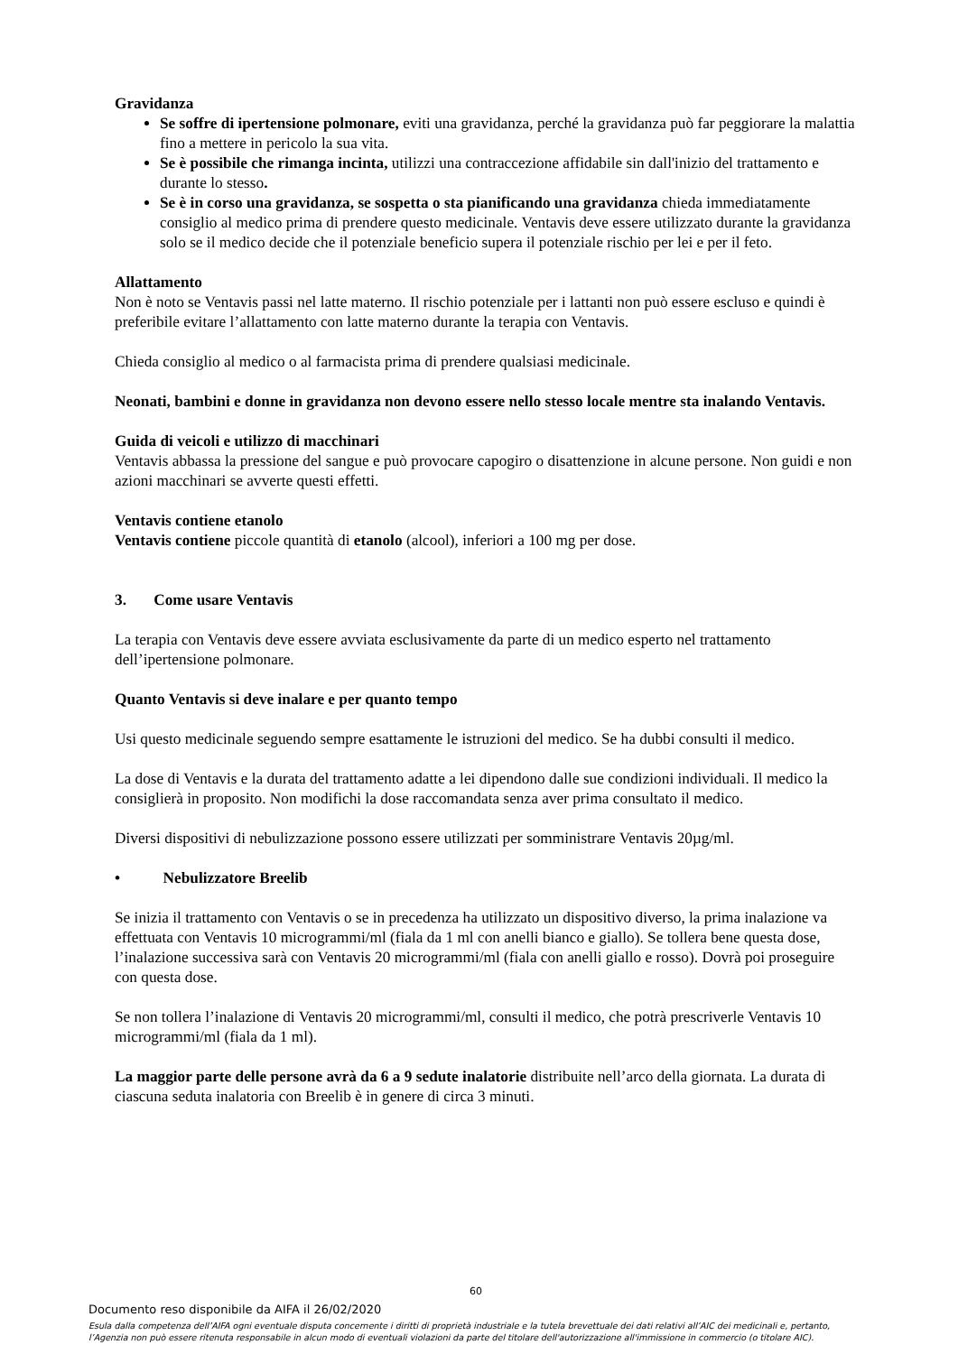Gravidanza
Se soffre di ipertensione polmonare, eviti una gravidanza, perché la gravidanza può far peggiorare la malattia fino a mettere in pericolo la sua vita.
Se è possibile che rimanga incinta, utilizzi una contraccezione affidabile sin dall'inizio del trattamento e durante lo stesso.
Se è in corso una gravidanza, se sospetta o sta pianificando una gravidanza chieda immediatamente consiglio al medico prima di prendere questo medicinale. Ventavis deve essere utilizzato durante la gravidanza solo se il medico decide che il potenziale beneficio supera il potenziale rischio per lei e per il feto.
Allattamento
Non è noto se Ventavis passi nel latte materno. Il rischio potenziale per i lattanti non può essere escluso e quindi è preferibile evitare l’allattamento con latte materno durante la terapia con Ventavis.
Chieda consiglio al medico o al farmacista prima di prendere qualsiasi medicinale.
Neonati, bambini e donne in gravidanza non devono essere nello stesso locale mentre sta inalando Ventavis.
Guida di veicoli e utilizzo di macchinari
Ventavis abbassa la pressione del sangue e può provocare capogiro o disattenzione in alcune persone. Non guidi e non azioni macchinari se avverte questi effetti.
Ventavis contiene etanolo
Ventavis contiene piccole quantità di etanolo (alcool), inferiori a 100 mg per dose.
3. Come usare Ventavis
La terapia con Ventavis deve essere avviata esclusivamente da parte di un medico esperto nel trattamento dell’ipertensione polmonare.
Quanto Ventavis si deve inalare e per quanto tempo
Usi questo medicinale seguendo sempre esattamente le istruzioni del medico. Se ha dubbi consulti il medico.
La dose di Ventavis e la durata del trattamento adatte a lei dipendono dalle sue condizioni individuali. Il medico la consiglierà in proposito. Non modifichi la dose raccomandata senza aver prima consultato il medico.
Diversi dispositivi di nebulizzazione possono essere utilizzati per somministrare Ventavis 20µg/ml.
• Nebulizzatore Breelib
Se inizia il trattamento con Ventavis o se in precedenza ha utilizzato un dispositivo diverso, la prima inalazione va effettuata con Ventavis 10 microgrammi/ml (fiala da 1 ml con anelli bianco e giallo). Se tollera bene questa dose, l’inalazione successiva sarà con Ventavis 20 microgrammi/ml (fiala con anelli giallo e rosso). Dovrà poi proseguire con questa dose.
Se non tollera l’inalazione di Ventavis 20 microgrammi/ml, consulti il medico, che potrà prescriverle Ventavis 10 microgrammi/ml (fiala da 1 ml).
La maggior parte delle persone avrà da 6 a 9 sedute inalatorie distribuite nell’arco della giornata. La durata di ciascuna seduta inalatoria con Breelib è in genere di circa 3 minuti.
60
Documento reso disponibile da AIFA il 26/02/2020
Esula dalla competenza dell’AIFA ogni eventuale disputa concernente i diritti di proprietà industriale e la tutela brevettuale dei dati relativi all’AIC dei medicinali e, pertanto, l’Agenzia non può essere ritenuta responsabile in alcun modo di eventuali violazioni da parte del titolare dell'autorizzazione all'immissione in commercio (o titolare AIC).